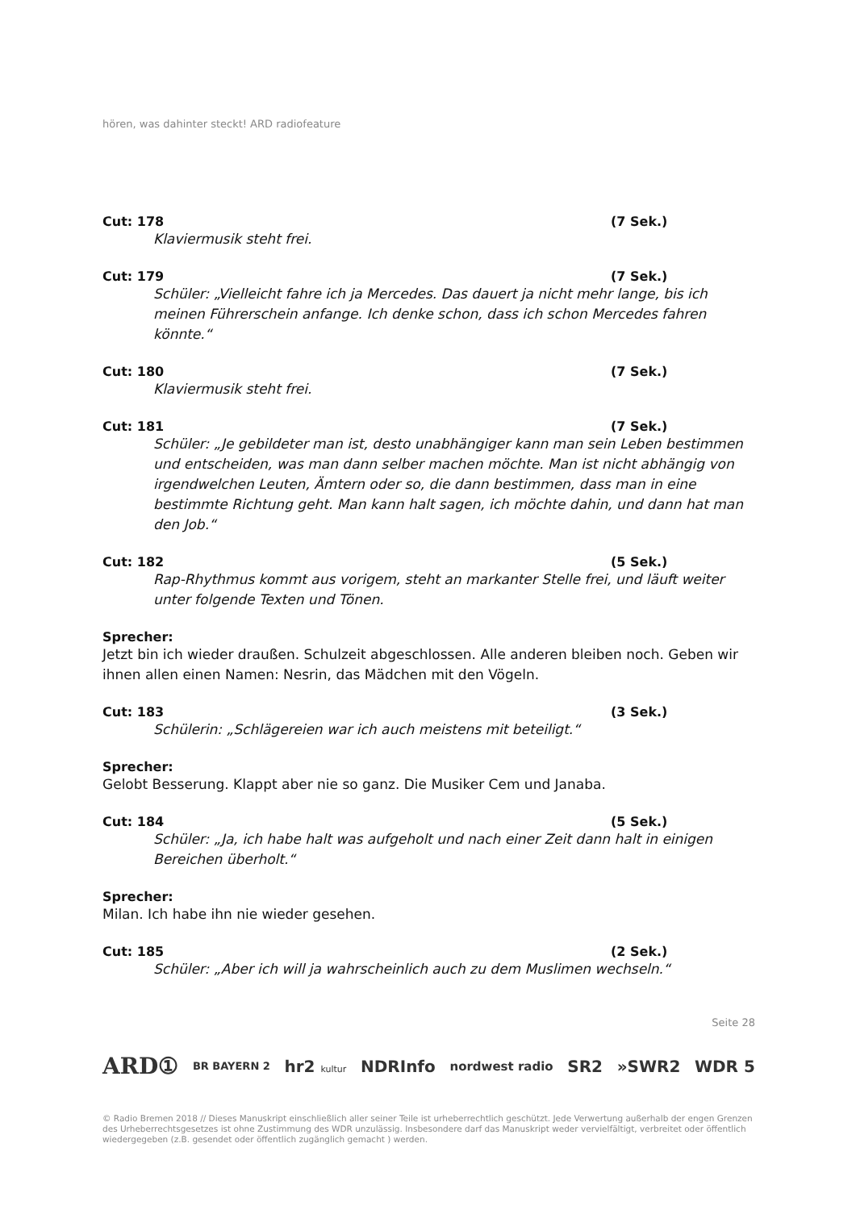hören, was dahinter steckt! ARD radiofeature
Cut: 178 (7 Sek.)
Klaviermusik steht frei.
Cut: 179 (7 Sek.)
Schüler: „Vielleicht fahre ich ja Mercedes. Das dauert ja nicht mehr lange, bis ich meinen Führerschein anfange. Ich denke schon, dass ich schon Mercedes fahren könnte.“
Cut: 180 (7 Sek.)
Klaviermusik steht frei.
Cut: 181 (7 Sek.)
Schüler: „Je gebildeter man ist, desto unabhängiger kann man sein Leben bestimmen und entscheiden, was man dann selber machen möchte. Man ist nicht abhängig von irgendwelchen Leuten, Ämtern oder so, die dann bestimmen, dass man in eine bestimmte Richtung geht. Man kann halt sagen, ich möchte dahin, und dann hat man den Job.“
Cut: 182 (5 Sek.)
Rap-Rhythmus kommt aus vorigem, steht an markanter Stelle frei, und läuft weiter unter folgende Texten und Tönen.
Sprecher:
Jetzt bin ich wieder draußen. Schulzeit abgeschlossen. Alle anderen bleiben noch. Geben wir ihnen allen einen Namen: Nesrin, das Mädchen mit den Vögeln.
Cut: 183 (3 Sek.)
Schülerin: „Schlägereien war ich auch meistens mit beteiligt.“
Sprecher:
Gelobt Besserung. Klappt aber nie so ganz. Die Musiker Cem und Janaba.
Cut: 184 (5 Sek.)
Schüler: „Ja, ich habe halt was aufgeholt und nach einer Zeit dann halt in einigen Bereichen überholt.“
Sprecher:
Milan. Ich habe ihn nie wieder gesehen.
Cut: 185 (2 Sek.)
Schüler: „Aber ich will ja wahrscheinlich auch zu dem Muslimen wechseln.“
Seite 28
ARD① BR BAYERN 2 hr2 kultur NDRInfo nordwest radio SR2 »SWR2 WDR 5
© Radio Bremen 2018 // Dieses Manuskript einschließlich aller seiner Teile ist urheberrechtlich geschützt. Jede Verwertung außerhalb der engen Grenzen des Urheberrechtsgesetzes ist ohne Zustimmung des WDR unzulässig. Insbesondere darf das Manuskript weder vervielfältigt, verbreitet oder öffentlich wiedergegeben (z.B. gesendet oder öffentlich zugänglich gemacht ) werden.